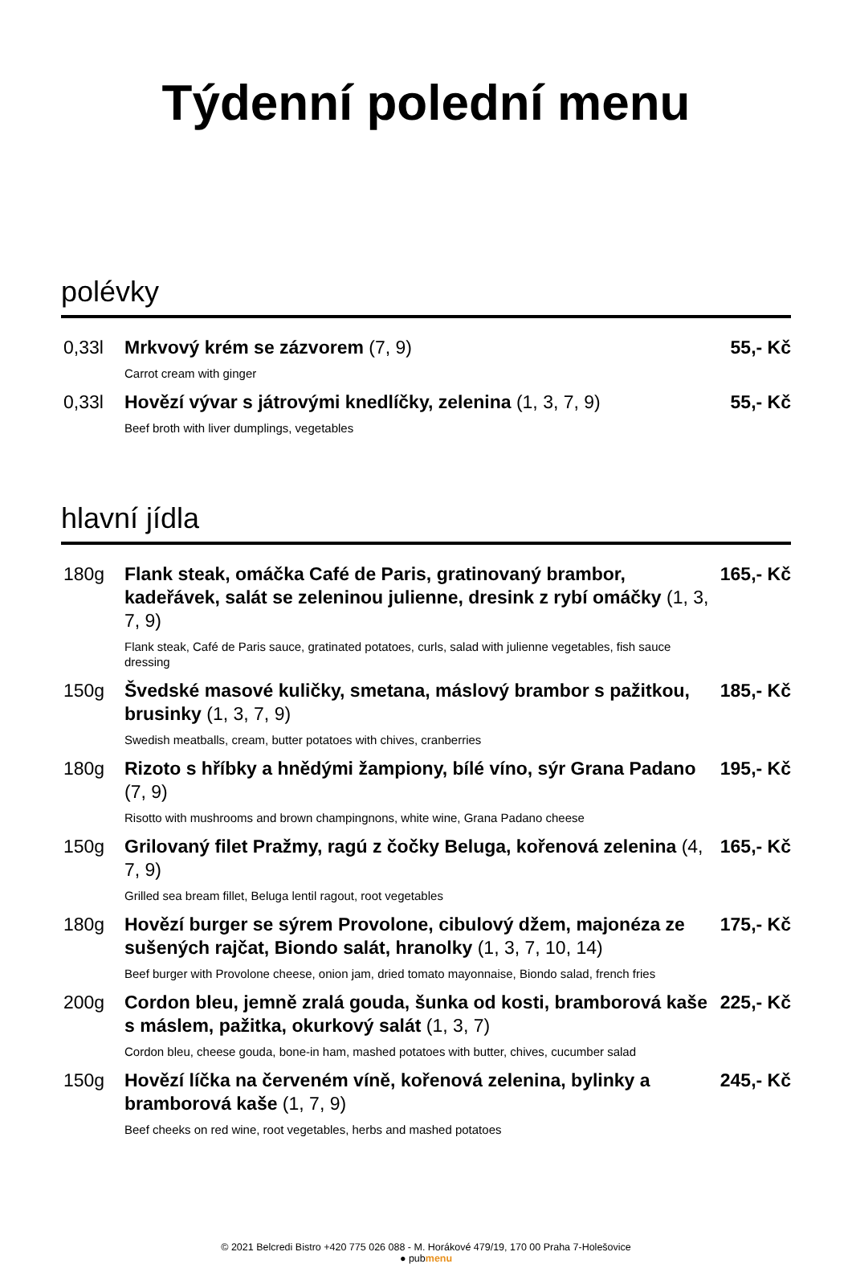Týdenní polední menu
polévky
| 0,33l | Mrkvový krém se zázvorem (7, 9) | 55,- Kč |
| | Carrot cream with ginger | |
| 0,33l | Hovězí vývar s játrovými knedlíčky, zelenina (1, 3, 7, 9) | 55,- Kč |
| | Beef broth with liver dumplings, vegetables | |
hlavní jídla
| 180g | Flank steak, omáčka Café de Paris, gratinovaný brambor, kadeřávek, salát se zeleninou julienne, dresink z rybí omáčky (1, 3, 7, 9) | 165,- Kč |
| | Flank steak, Café de Paris sauce, gratinated potatoes, curls, salad with julienne vegetables, fish sauce dressing | |
| 150g | Švedské masové kuličky, smetana, máslový brambor s pažitkou, brusinky (1, 3, 7, 9) | 185,- Kč |
| | Swedish meatballs, cream, butter potatoes with chives, cranberries | |
| 180g | Rizoto s hříbky a hnědými žampiony, bílé víno, sýr Grana Padano (7, 9) | 195,- Kč |
| | Risotto with mushrooms and brown champingnons, white wine, Grana Padano cheese | |
| 150g | Grilovaný filet Pražmy, ragú z čočky Beluga, kořenová zelenina (4, 7, 9) | 165,- Kč |
| | Grilled sea bream fillet, Beluga lentil ragout, root vegetables | |
| 180g | Hovězí burger se sýrem Provolone, cibulový džem, majonéza ze sušených rajčat, Biondo salát, hranolky (1, 3, 7, 10, 14) | 175,- Kč |
| | Beef burger with Provolone cheese, onion jam, dried tomato mayonnaise, Biondo salad, french fries | |
| 200g | Cordon bleu, jemně zralá gouda, šunka od kosti, bramborová kaše s máslem, pažitka, okurkový salát (1, 3, 7) | 225,- Kč |
| | Cordon bleu, cheese gouda, bone-in ham, mashed potatoes with butter, chives, cucumber salad | |
| 150g | Hovězí líčka na červeném víně, kořenová zelenina, bylinky a bramborová kaše (1, 7, 9) | 245,- Kč |
| | Beef cheeks on red wine, root vegetables, herbs and mashed potatoes | |
© 2021 Belcredi Bistro +420 775 026 088 - M. Horákové 479/19, 170 00 Praha 7-Holešovice
● pubmenu